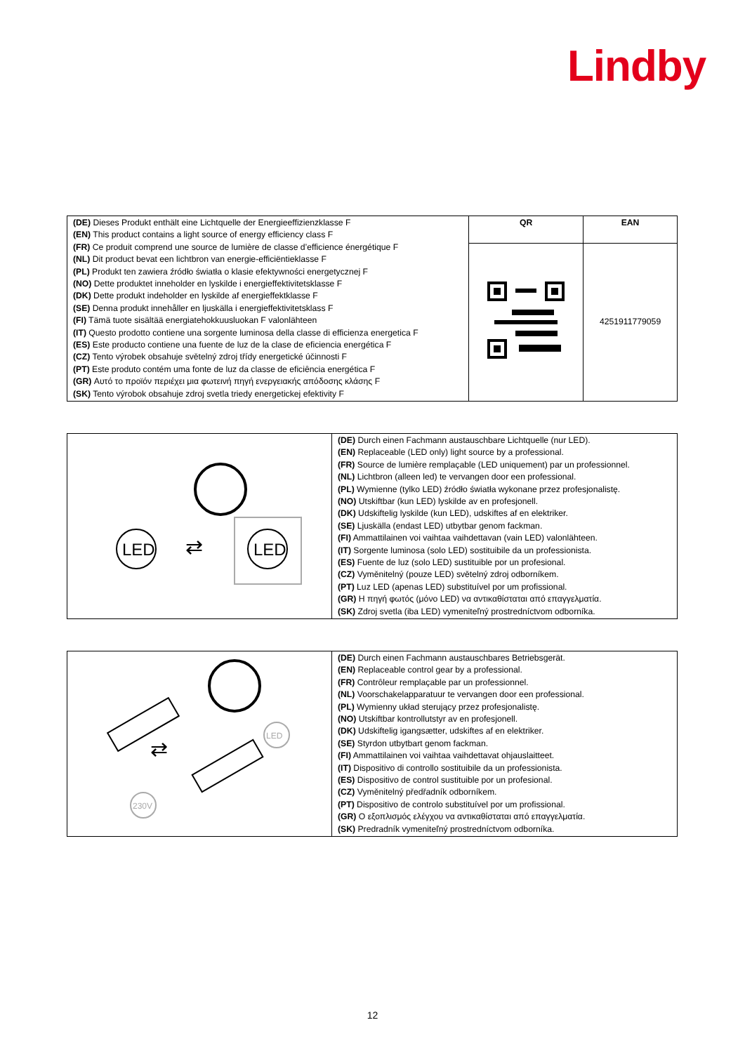Lindby
| (DE) Dieses Produkt enthält eine Lichtquelle der Energieeffizienzklasse F (EN) This product contains a light source of energy efficiency class F (FR) Ce produit comprend une source de lumière de classe d’efficience énergétique F (NL) Dit product bevat een lichtbron van energie-efficiëntieklasse F (PL) Produkt ten zawiera źródło światła o klasie efektywności energetycznej F (NO) Dette produktet inneholder en lyskilde i energieffektivitetsklasse F (DK) Dette produkt indeholder en lyskilde af energieffektklasse F (SE) Denna produkt innehåller en ljuskälla i energieffektivitetsklass F (FI) Tämä tuote sisältää energiatehokkuusluokan F valonlähteen (IT) Questo prodotto contiene una sorgente luminosa della classe di efficienza energetica F (ES) Este producto contiene una fuente de luz de la clase de eficiencia energética F (CZ) Tento výrobek obsahuje světelný zdroj třídy energetické účinnosti F (PT) Este produto contém uma fonte de luz da classe de eficiência energética F (GR) Αυτό το προϊόν περιέχει μια φωτεινή πηγή ενεργειακής απόδοσης κλάσης F (SK) Tento výrobok obsahuje zdroj svetla triedy energetickej efektivity F | QR | EAN |
| | | 4251911779059 |
| LED ⇄ LED | (DE) Durch einen Fachmann austauschbare Lichtquelle (nur LED). (EN) Replaceable (LED only) light source by a professional. (FR) Source de lumière remplaçable (LED uniquement) par un professionnel. (NL) Lichtbron (alleen led) te vervangen door een professional. (PL) Wymienne (tylko LED) źródło światła wykonane przez profesjonalistę. (NO) Utskiftbar (kun LED) lyskilde av en profesjonell. (DK) Udskiftelig lyskilde (kun LED), udskiftes af en elektriker. (SE) Ljuskälla (endast LED) utbytbar genom fackman. (FI) Ammattilainen voi vaihtaa vaihdettavan (vain LED) valonlähteen. (IT) Sorgente luminosa (solo LED) sostituibile da un professionista. (ES) Fuente de luz (solo LED) sustituible por un profesional. (CZ) Vyměnitelný (pouze LED) světelný zdroj odborníkem. (PT) Luz LED (apenas LED) substituível por um profissional. (GR) Η πηγή φωτός (μόνο LED) να αντικαθίσταται από επαγγελματία. (SK) Zdroj svetla (iba LED) vymeniteľný prostredníctvom odborníka. |
| ⇄ LED 230V | (DE) Durch einen Fachmann austauschbares Betriebsgerät. (EN) Replaceable control gear by a professional. (FR) Contrôleur remplaçable par un professionnel. (NL) Voorschakelapparatuur te vervangen door een professional. (PL) Wymienny układ sterujący przez profesjonalistę. (NO) Utskiftbar kontrollutstyr av en profesjonell. (DK) Udskiftelig igangsætter, udskiftes af en elektriker. (SE) Styrdon utbytbart genom fackman. (FI) Ammattilainen voi vaihtaa vaihdettavat ohjauslaitteet. (IT) Dispositivo di controllo sostituibile da un professionista. (ES) Dispositivo de control sustituible por un profesional. (CZ) Vyměnitelný předřadník odborníkem. (PT) Dispositivo de controlo substituível por um profissional. (GR) Ο εξοπλισμός ελέγχου να αντικαθίσταται από επαγγελματία. (SK) Predradník vymeniteľný prostredníctvom odborníka. |
12